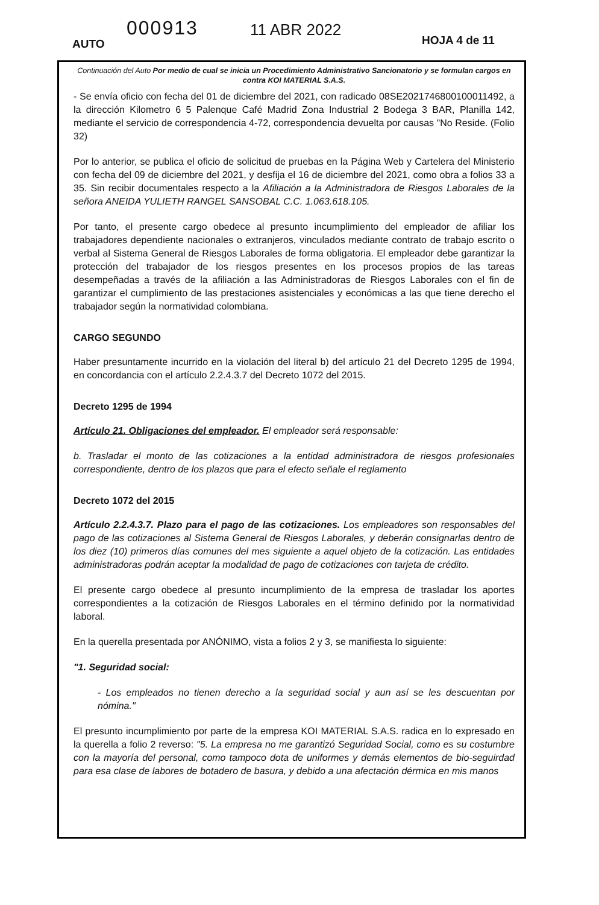AUTO
000913 11 ABR 2022
HOJA 4 de 11
Continuación del Auto Por medio de cual se inicia un Procedimiento Administrativo Sancionatorio y se formulan cargos en contra KOI MATERIAL S.A.S.
- Se envía oficio con fecha del 01 de diciembre del 2021, con radicado 08SE2021746800100011492, a la dirección Kilometro 6 5 Palenque Café Madrid Zona Industrial 2 Bodega 3 BAR, Planilla 142, mediante el servicio de correspondencia 4-72, correspondencia devuelta por causas "No Reside. (Folio 32)
Por lo anterior, se publica el oficio de solicitud de pruebas en la Página Web y Cartelera del Ministerio con fecha del 09 de diciembre del 2021, y desfija el 16 de diciembre del 2021, como obra a folios 33 a 35. Sin recibir documentales respecto a la Afiliación a la Administradora de Riesgos Laborales de la señora ANEIDA YULIETH RANGEL SANSOBAL C.C. 1.063.618.105.
Por tanto, el presente cargo obedece al presunto incumplimiento del empleador de afiliar los trabajadores dependiente nacionales o extranjeros, vinculados mediante contrato de trabajo escrito o verbal al Sistema General de Riesgos Laborales de forma obligatoria. El empleador debe garantizar la protección del trabajador de los riesgos presentes en los procesos propios de las tareas desempeñadas a través de la afiliación a las Administradoras de Riesgos Laborales con el fin de garantizar el cumplimiento de las prestaciones asistenciales y económicas a las que tiene derecho el trabajador según la normatividad colombiana.
CARGO SEGUNDO
Haber presuntamente incurrido en la violación del literal b) del artículo 21 del Decreto 1295 de 1994, en concordancia con el artículo 2.2.4.3.7 del Decreto 1072 del 2015.
Decreto 1295 de 1994
Artículo 21. Obligaciones del empleador. El empleador será responsable:
b. Trasladar el monto de las cotizaciones a la entidad administradora de riesgos profesionales correspondiente, dentro de los plazos que para el efecto señale el reglamento
Decreto 1072 del 2015
Artículo 2.2.4.3.7. Plazo para el pago de las cotizaciones. Los empleadores son responsables del pago de las cotizaciones al Sistema General de Riesgos Laborales, y deberán consignarlas dentro de los diez (10) primeros días comunes del mes siguiente a aquel objeto de la cotización. Las entidades administradoras podrán aceptar la modalidad de pago de cotizaciones con tarjeta de crédito.
El presente cargo obedece al presunto incumplimiento de la empresa de trasladar los aportes correspondientes a la cotización de Riesgos Laborales en el término definido por la normatividad laboral.
En la querella presentada por ANÓNIMO, vista a folios 2 y 3, se manifiesta lo siguiente:
"1. Seguridad social:
- Los empleados no tienen derecho a la seguridad social y aun así se les descuentan por nómina."
El presunto incumplimiento por parte de la empresa KOI MATERIAL S.A.S. radica en lo expresado en la querella a folio 2 reverso: "5. La empresa no me garantizó Seguridad Social, como es su costumbre con la mayoría del personal, como tampoco dota de uniformes y demás elementos de bio-seguirdad para esa clase de labores de botadero de basura, y debido a una afectación dérmica en mis manos